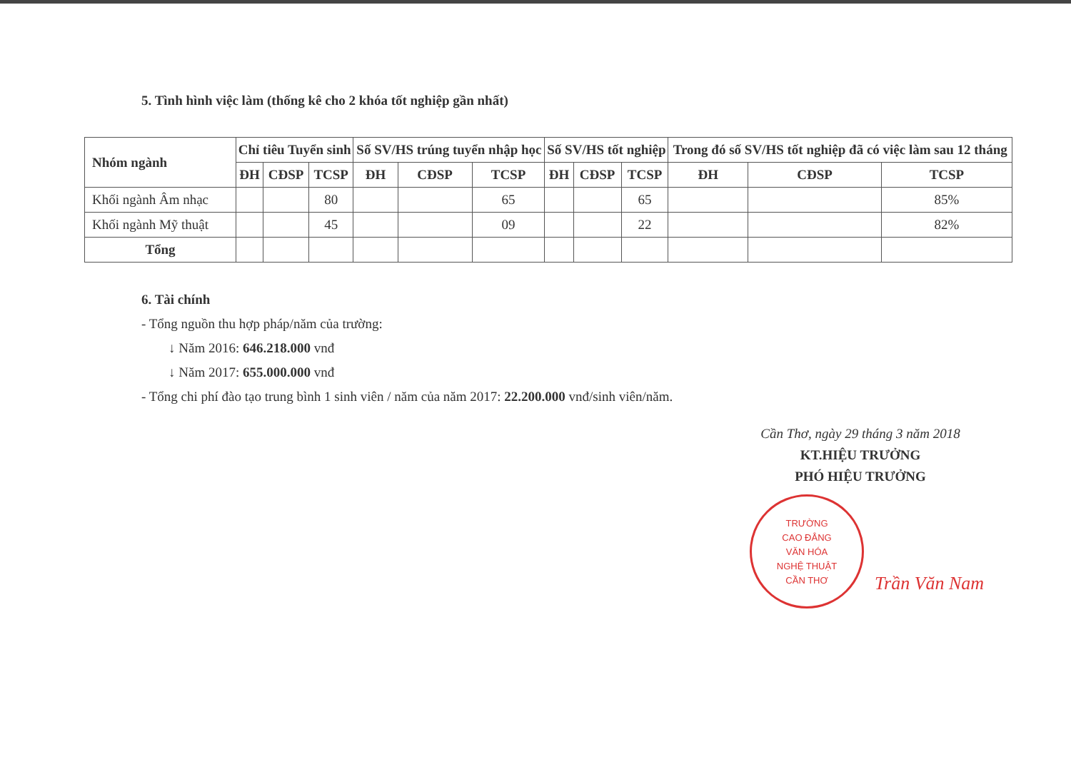5. Tình hình việc làm (thống kê cho 2 khóa tốt nghiệp gần nhất)
| Nhóm ngành | Chỉ tiêu Tuyển sinh | | | Số SV/HS trúng tuyển nhập học | | | Số SV/HS tốt nghiệp | | | Trong đó số SV/HS tốt nghiệp đã có việc làm sau 12 tháng | | |
| --- | --- | --- | --- | --- | --- | --- | --- | --- | --- | --- | --- | --- |
| | ĐH | CĐSP | TCSP | ĐH | CĐSP | TCSP | ĐH | CĐSP | TCSP | ĐH | CĐSP | TCSP |
| Khối ngành Âm nhạc | | | 80 | | | 65 | | | 65 | | | 85% |
| Khối ngành Mỹ thuật | | | 45 | | | 09 | | | 22 | | | 82% |
| Tổng | | | | | | | | | | | | |
6. Tài chính
- Tổng nguồn thu hợp pháp/năm của trường:
↓ Năm 2016: 646.218.000 vnđ
↓ Năm 2017: 655.000.000 vnđ
- Tổng chi phí đào tạo trung bình 1 sinh viên / năm của năm 2017: 22.200.000 vnđ/sinh viên/năm.
Cần Thơ, ngày 29 tháng 3 năm 2018
KT.HIỆU TRƯỞNG
PHÓ HIỆU TRƯỞNG
TRƯỜNG
CAO ĐẲNG
VĂN HÓA
NGHỆ THUẬT
CẦN THƠ
Trần Văn Nam